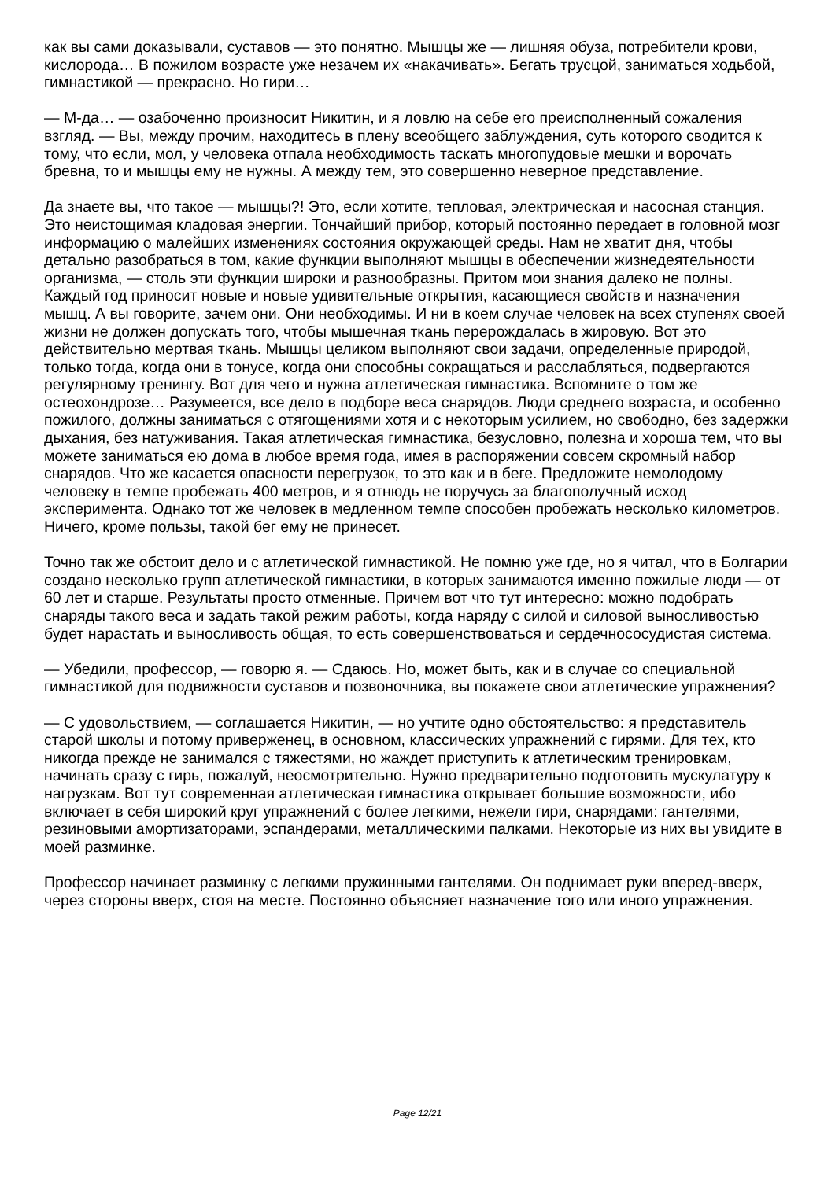как вы сами доказывали, суставов — это понятно. Мышцы же — лишняя обуза, потребители крови, кислорода… В пожилом возрасте уже незачем их «накачивать». Бегать трусцой, заниматься ходьбой, гимнастикой — прекрасно. Но гири…
— М-да… — озабоченно произносит Никитин, и я ловлю на себе его преисполненный сожаления взгляд. — Вы, между прочим, находитесь в плену всеобщего заблуждения, суть которого сводится к тому, что если, мол, у человека отпала необходимость таскать многопудовые мешки и ворочать бревна, то и мышцы ему не нужны. А между тем, это совершенно неверное представление.
Да знаете вы, что такое — мышцы?! Это, если хотите, тепловая, электрическая и насосная станция. Это неистощимая кладовая энергии. Тончайший прибор, который постоянно передает в головной мозг информацию о малейших изменениях состояния окружающей среды. Нам не хватит дня, чтобы детально разобраться в том, какие функции выполняют мышцы в обеспечении жизнедеятельности организма, — столь эти функции широки и разнообразны. Притом мои знания далеко не полны. Каждый год приносит новые и новые удивительные открытия, касающиеся свойств и назначения мышц. А вы говорите, зачем они. Они необходимы. И ни в коем случае человек на всех ступенях своей жизни не должен допускать того, чтобы мышечная ткань перерождалась в жировую. Вот это действительно мертвая ткань. Мышцы целиком выполняют свои задачи, определенные природой, только тогда, когда они в тонусе, когда они способны сокращаться и расслабляться, подвергаются регулярному тренингу. Вот для чего и нужна атлетическая гимнастика. Вспомните о том же остеохондрозе… Разумеется, все дело в подборе веса снарядов. Люди среднего возраста, и особенно пожилого, должны заниматься с отягощениями хотя и с некоторым усилием, но свободно, без задержки дыхания, без натуживания. Такая атлетическая гимнастика, безусловно, полезна и хороша тем, что вы можете заниматься ею дома в любое время года, имея в распоряжении совсем скромный набор снарядов. Что же касается опасности перегрузок, то это как и в беге. Предложите немолодому человеку в темпе пробежать 400 метров, и я отнюдь не поручусь за благополучный исход эксперимента. Однако тот же человек в медленном темпе способен пробежать несколько километров. Ничего, кроме пользы, такой бег ему не принесет.
Точно так же обстоит дело и с атлетической гимнастикой. Не помню уже где, но я читал, что в Болгарии создано несколько групп атлетической гимнастики, в которых занимаются именно пожилые люди — от 60 лет и старше. Результаты просто отменные. Причем вот что тут интересно: можно подобрать снаряды такого веса и задать такой режим работы, когда наряду с силой и силовой выносливостью будет нарастать и выносливость общая, то есть совершенствоваться и сердечнососудистая система.
— Убедили, профессор, — говорю я. — Сдаюсь. Но, может быть, как и в случае со специальной гимнастикой для подвижности суставов и позвоночника, вы покажете свои атлетические упражнения?
— С удовольствием, — соглашается Никитин, — но учтите одно обстоятельство: я представитель старой школы и потому приверженец, в основном, классических упражнений с гирями. Для тех, кто никогда прежде не занимался с тяжестями, но жаждет приступить к атлетическим тренировкам, начинать сразу с гирь, пожалуй, неосмотрительно. Нужно предварительно подготовить мускулатуру к нагрузкам. Вот тут современная атлетическая гимнастика открывает большие возможности, ибо включает в себя широкий круг упражнений с более легкими, нежели гири, снарядами: гантелями, резиновыми амортизаторами, эспандерами, металлическими палками. Некоторые из них вы увидите в моей разминке.
Профессор начинает разминку с легкими пружинными гантелями. Он поднимает руки вперед-вверх, через стороны вверх, стоя на месте. Постоянно объясняет назначение того или иного упражнения.
Page 12/21